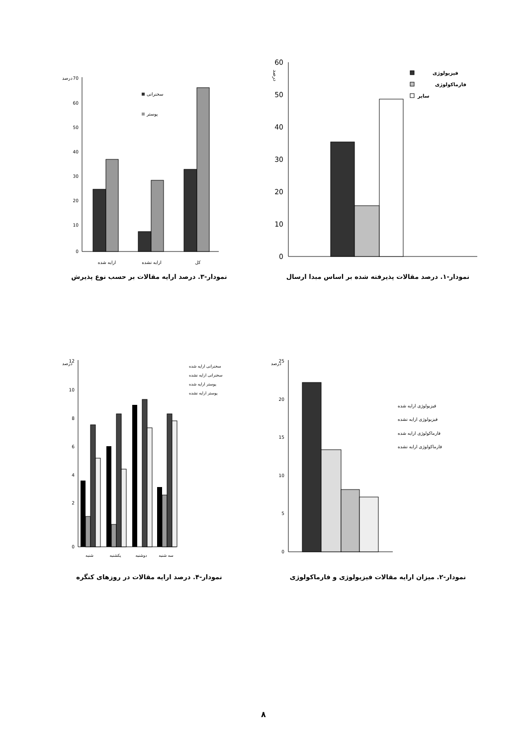درصد
60
50
40
30
20
10
0
فیزیولوژی
فارماکولوژی
سایر
نمودار-۱. درصد مقالات پذیرفته شده بر اساس مبدا ارسال
درصد
70
60
50
40
30
20
10
0
سخنرانی
پوستر
ارایه شده
ارایه نشده
کل
نمودار-۳. درصد ارایه مقالات بر حسب نوع پذیرش
درصد
25
20
15
10
5
0
فیزیولوژی ارایه شده
فیزیولوژی ارایه نشده
فارماکولوژی ارایه شده
فارماکولوژی ارایه نشده
نمودار-۲. میزان ارایه مقالات فیزیولوژی و فارماکولوژی
درصد
12
10
8
6
4
2
0
سخنرانی ارایه شده
سخنرانی ارایه نشده
پوستر ارایه شده
پوستر ارایه نشده
شنبه
یکشنبه
دوشنبه
سه شنبه
نمودار-۴. درصد ارایه مقالات در روزهای کنگره
۸